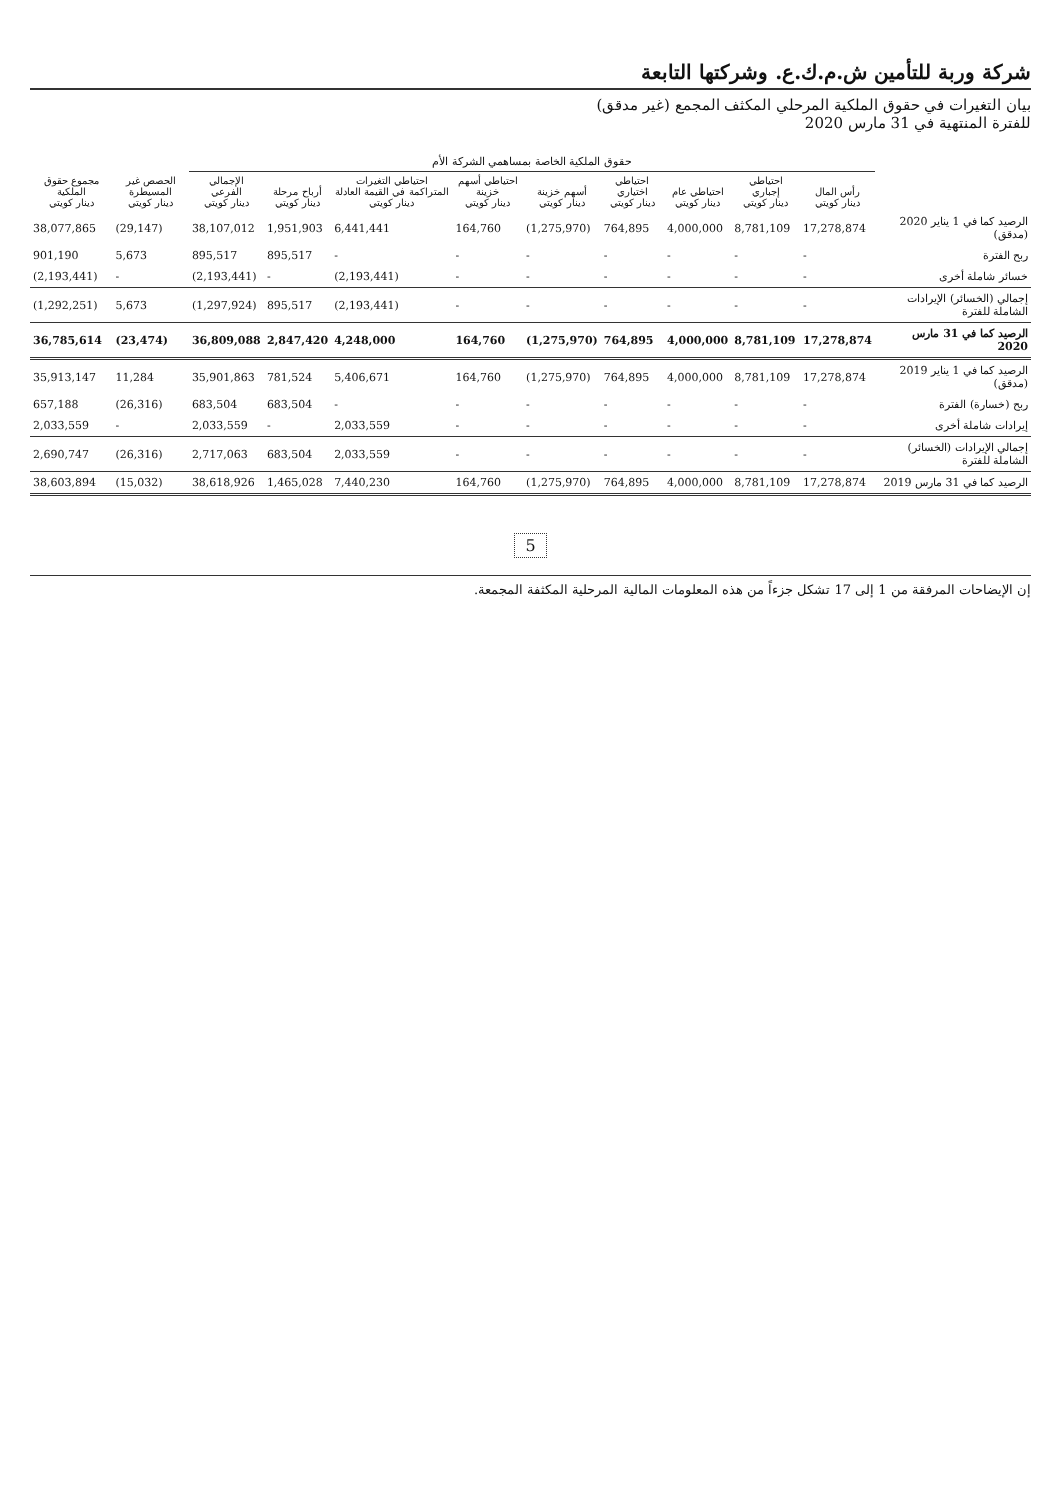شركة وربة للتأمين ش.م.ك.ع. وشركتها التابعة
بيان التغيرات في حقوق الملكية المرحلي المكثف المجمع (غير مدقق)
للفترة المنتهية في 31 مارس 2020
| | حقوق الملكية الخاصة بمساهمي الشركة الأم | | | | | | | | | | |
| --- | --- | --- | --- | --- | --- | --- | --- | --- | --- | --- | --- |
| | رأس المال دينار كويتي | احتياطي إجباري دينار كويتي | احتياطي عام دينار كويتي | احتياطي اختياري دينار كويتي | أسهم خزينة دينار كويتي | احتياطي أسهم خزينة دينار كويتي | احتياطي التغيرات المتراكمة في القيمة العادلة دينار كويتي | أرباح مرحلة دينار كويتي | الإجمالي الفرعي دينار كويتي | الحصص غير المسيطرة دينار كويتي | مجموع حقوق الملكية دينار كويتي |
| الرصيد كما في 1 يناير 2020 (مدقق) | 17,278,874 | 8,781,109 | 4,000,000 | 764,895 | (1,275,970) | 164,760 | 6,441,441 | 1,951,903 | 38,107,012 | (29,147) | 38,077,865 |
| ربح الفترة | - | - | - | - | - | - | - | 895,517 | 895,517 | 5,673 | 901,190 |
| خسائر شاملة أخرى | - | - | - | - | - | - | (2,193,441) | - | (2,193,441) | - | (2,193,441) |
| إجمالي (الخسائر) الإيرادات الشاملة للفترة | - | - | - | - | - | - | (2,193,441) | 895,517 | (1,297,924) | 5,673 | (1,292,251) |
| الرصيد كما في 31 مارس 2020 | 17,278,874 | 8,781,109 | 4,000,000 | 764,895 | (1,275,970) | 164,760 | 4,248,000 | 2,847,420 | 36,809,088 | (23,474) | 36,785,614 |
| الرصيد كما في 1 يناير 2019 (مدقق) | 17,278,874 | 8,781,109 | 4,000,000 | 764,895 | (1,275,970) | 164,760 | 5,406,671 | 781,524 | 35,901,863 | 11,284 | 35,913,147 |
| ربح (خسارة) الفترة | - | - | - | - | - | - | - | 683,504 | 683,504 | (26,316) | 657,188 |
| إيرادات شاملة أخرى | - | - | - | - | - | - | 2,033,559 | - | 2,033,559 | - | 2,033,559 |
| إجمالي الإيرادات (الخسائر) الشاملة للفترة | - | - | - | - | - | - | 2,033,559 | 683,504 | 2,717,063 | (26,316) | 2,690,747 |
| الرصيد كما في 31 مارس 2019 | 17,278,874 | 8,781,109 | 4,000,000 | 764,895 | (1,275,970) | 164,760 | 7,440,230 | 1,465,028 | 38,618,926 | (15,032) | 38,603,894 |
5
إن الإيضاحات المرفقة من 1 إلى 17 تشكل جزءاً من هذه المعلومات المالية المرحلية المكثفة المجمعة.